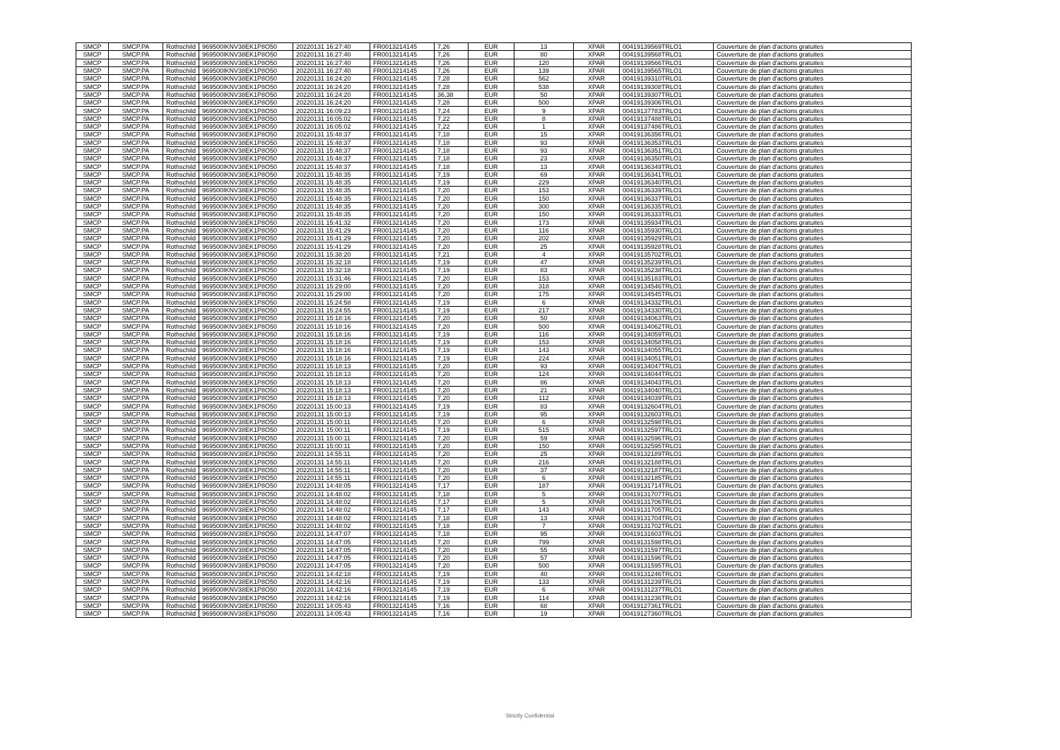| SMCP | SMCP.PA | Rothschild | 969500IKNV38EK1P8O50 | 20220131 16:27:40 | FR0013214145 | 7,26 | EUR | 13 | XPAR | 00419139569TRLO1 | Couverture de plan d'actions gratuites |
| SMCP | SMCP.PA | Rothschild | 969500IKNV38EK1P8O50 | 20220131 16:27:40 | FR0013214145 | 7,26 | EUR | 80 | XPAR | 00419139568TRLO1 | Couverture de plan d'actions gratuites |
| SMCP | SMCP.PA | Rothschild | 969500IKNV38EK1P8O50 | 20220131 16:27:40 | FR0013214145 | 7,26 | EUR | 120 | XPAR | 00419139566TRLO1 | Couverture de plan d'actions gratuites |
| SMCP | SMCP.PA | Rothschild | 969500IKNV38EK1P8O50 | 20220131 16:27:40 | FR0013214145 | 7,26 | EUR | 139 | XPAR | 00419139565TRLO1 | Couverture de plan d'actions gratuites |
| SMCP | SMCP.PA | Rothschild | 969500IKNV38EK1P8O50 | 20220131 16:24:20 | FR0013214145 | 7,28 | EUR | 562 | XPAR | 00419139310TRLO1 | Couverture de plan d'actions gratuites |
| SMCP | SMCP.PA | Rothschild | 969500IKNV38EK1P8O50 | 20220131 16:24:20 | FR0013214145 | 7,28 | EUR | 538 | XPAR | 00419139308TRLO1 | Couverture de plan d'actions gratuites |
| SMCP | SMCP.PA | Rothschild | 969500IKNV38EK1P8O50 | 20220131 16:24:20 | FR0013214145 | 36,38 | EUR | 50 | XPAR | 00419139307TRLO1 | Couverture de plan d'actions gratuites |
| SMCP | SMCP.PA | Rothschild | 969500IKNV38EK1P8O50 | 20220131 16:24:20 | FR0013214145 | 7,28 | EUR | 500 | XPAR | 00419139306TRLO1 | Couverture de plan d'actions gratuites |
| SMCP | SMCP.PA | Rothschild | 969500IKNV38EK1P8O50 | 20220131 16:09:23 | FR0013214145 | 7,24 | EUR | 9 | XPAR | 00419137783TRLO1 | Couverture de plan d'actions gratuites |
| SMCP | SMCP.PA | Rothschild | 969500IKNV38EK1P8O50 | 20220131 16:05:02 | FR0013214145 | 7,22 | EUR | 8 | XPAR | 00419137488TRLO1 | Couverture de plan d'actions gratuites |
| SMCP | SMCP.PA | Rothschild | 969500IKNV38EK1P8O50 | 20220131 16:05:02 | FR0013214145 | 7,22 | EUR | 1 | XPAR | 00419137486TRLO1 | Couverture de plan d'actions gratuites |
| SMCP | SMCP.PA | Rothschild | 969500IKNV38EK1P8O50 | 20220131 15:48:37 | FR0013214145 | 7,18 | EUR | 15 | XPAR | 00419136356TRLO1 | Couverture de plan d'actions gratuites |
| SMCP | SMCP.PA | Rothschild | 969500IKNV38EK1P8O50 | 20220131 15:48:37 | FR0013214145 | 7,18 | EUR | 93 | XPAR | 00419136353TRLO1 | Couverture de plan d'actions gratuites |
| SMCP | SMCP.PA | Rothschild | 969500IKNV38EK1P8O50 | 20220131 15:48:37 | FR0013214145 | 7,18 | EUR | 93 | XPAR | 00419136351TRLO1 | Couverture de plan d'actions gratuites |
| SMCP | SMCP.PA | Rothschild | 969500IKNV38EK1P8O50 | 20220131 15:48:37 | FR0013214145 | 7,18 | EUR | 23 | XPAR | 00419136350TRLO1 | Couverture de plan d'actions gratuites |
| SMCP | SMCP.PA | Rothschild | 969500IKNV38EK1P8O50 | 20220131 15:48:37 | FR0013214145 | 7,18 | EUR | 13 | XPAR | 00419136349TRLO1 | Couverture de plan d'actions gratuites |
| SMCP | SMCP.PA | Rothschild | 969500IKNV38EK1P8O50 | 20220131 15:48:35 | FR0013214145 | 7,19 | EUR | 69 | XPAR | 00419136341TRLO1 | Couverture de plan d'actions gratuites |
| SMCP | SMCP.PA | Rothschild | 969500IKNV38EK1P8O50 | 20220131 15:48:35 | FR0013214145 | 7,19 | EUR | 229 | XPAR | 00419136340TRLO1 | Couverture de plan d'actions gratuites |
| SMCP | SMCP.PA | Rothschild | 969500IKNV38EK1P8O50 | 20220131 15:48:35 | FR0013214145 | 7,20 | EUR | 153 | XPAR | 00419136339TRLO1 | Couverture de plan d'actions gratuites |
| SMCP | SMCP.PA | Rothschild | 969500IKNV38EK1P8O50 | 20220131 15:48:35 | FR0013214145 | 7,20 | EUR | 150 | XPAR | 00419136337TRLO1 | Couverture de plan d'actions gratuites |
| SMCP | SMCP.PA | Rothschild | 969500IKNV38EK1P8O50 | 20220131 15:48:35 | FR0013214145 | 7,20 | EUR | 300 | XPAR | 00419136335TRLO1 | Couverture de plan d'actions gratuites |
| SMCP | SMCP.PA | Rothschild | 969500IKNV38EK1P8O50 | 20220131 15:48:35 | FR0013214145 | 7,20 | EUR | 150 | XPAR | 00419136333TRLO1 | Couverture de plan d'actions gratuites |
| SMCP | SMCP.PA | Rothschild | 969500IKNV38EK1P8O50 | 20220131 15:41:32 | FR0013214145 | 7,20 | EUR | 173 | XPAR | 00419135934TRLO1 | Couverture de plan d'actions gratuites |
| SMCP | SMCP.PA | Rothschild | 969500IKNV38EK1P8O50 | 20220131 15:41:29 | FR0013214145 | 7,20 | EUR | 116 | XPAR | 00419135930TRLO1 | Couverture de plan d'actions gratuites |
| SMCP | SMCP.PA | Rothschild | 969500IKNV38EK1P8O50 | 20220131 15:41:29 | FR0013214145 | 7,20 | EUR | 202 | XPAR | 00419135929TRLO1 | Couverture de plan d'actions gratuites |
| SMCP | SMCP.PA | Rothschild | 969500IKNV38EK1P8O50 | 20220131 15:41:29 | FR0013214145 | 7,20 | EUR | 25 | XPAR | 00419135928TRLO1 | Couverture de plan d'actions gratuites |
| SMCP | SMCP.PA | Rothschild | 969500IKNV38EK1P8O50 | 20220131 15:38:20 | FR0013214145 | 7,21 | EUR | 4 | XPAR | 00419135702TRLO1 | Couverture de plan d'actions gratuites |
| SMCP | SMCP.PA | Rothschild | 969500IKNV38EK1P8O50 | 20220131 15:32:18 | FR0013214145 | 7,19 | EUR | 47 | XPAR | 00419135239TRLO1 | Couverture de plan d'actions gratuites |
| SMCP | SMCP.PA | Rothschild | 969500IKNV38EK1P8O50 | 20220131 15:32:18 | FR0013214145 | 7,19 | EUR | 83 | XPAR | 00419135238TRLO1 | Couverture de plan d'actions gratuites |
| SMCP | SMCP.PA | Rothschild | 969500IKNV38EK1P8O50 | 20220131 15:31:46 | FR0013214145 | 7,20 | EUR | 153 | XPAR | 00419135183TRLO1 | Couverture de plan d'actions gratuites |
| SMCP | SMCP.PA | Rothschild | 969500IKNV38EK1P8O50 | 20220131 15:29:00 | FR0013214145 | 7,20 | EUR | 318 | XPAR | 00419134546TRLO1 | Couverture de plan d'actions gratuites |
| SMCP | SMCP.PA | Rothschild | 969500IKNV38EK1P8O50 | 20220131 15:29:00 | FR0013214145 | 7,20 | EUR | 175 | XPAR | 00419134545TRLO1 | Couverture de plan d'actions gratuites |
| SMCP | SMCP.PA | Rothschild | 969500IKNV38EK1P8O50 | 20220131 15:24:58 | FR0013214145 | 7,19 | EUR | 6 | XPAR | 00419134332TRLO1 | Couverture de plan d'actions gratuites |
| SMCP | SMCP.PA | Rothschild | 969500IKNV38EK1P8O50 | 20220131 15:24:55 | FR0013214145 | 7,19 | EUR | 217 | XPAR | 00419134330TRLO1 | Couverture de plan d'actions gratuites |
| SMCP | SMCP.PA | Rothschild | 969500IKNV38EK1P8O50 | 20220131 15:18:16 | FR0013214145 | 7,20 | EUR | 50 | XPAR | 00419134063TRLO1 | Couverture de plan d'actions gratuites |
| SMCP | SMCP.PA | Rothschild | 969500IKNV38EK1P8O50 | 20220131 15:18:16 | FR0013214145 | 7,20 | EUR | 500 | XPAR | 00419134062TRLO1 | Couverture de plan d'actions gratuites |
| SMCP | SMCP.PA | Rothschild | 969500IKNV38EK1P8O50 | 20220131 15:18:16 | FR0013214145 | 7,19 | EUR | 116 | XPAR | 00419134059TRLO1 | Couverture de plan d'actions gratuites |
| SMCP | SMCP.PA | Rothschild | 969500IKNV38EK1P8O50 | 20220131 15:18:16 | FR0013214145 | 7,19 | EUR | 153 | XPAR | 00419134058TRLO1 | Couverture de plan d'actions gratuites |
| SMCP | SMCP.PA | Rothschild | 969500IKNV38EK1P8O50 | 20220131 15:18:16 | FR0013214145 | 7,19 | EUR | 143 | XPAR | 00419134055TRLO1 | Couverture de plan d'actions gratuites |
| SMCP | SMCP.PA | Rothschild | 969500IKNV38EK1P8O50 | 20220131 15:18:16 | FR0013214145 | 7,19 | EUR | 224 | XPAR | 00419134051TRLO1 | Couverture de plan d'actions gratuites |
| SMCP | SMCP.PA | Rothschild | 969500IKNV38EK1P8O50 | 20220131 15:18:13 | FR0013214145 | 7,20 | EUR | 93 | XPAR | 00419134047TRLO1 | Couverture de plan d'actions gratuites |
| SMCP | SMCP.PA | Rothschild | 969500IKNV38EK1P8O50 | 20220131 15:18:13 | FR0013214145 | 7,20 | EUR | 124 | XPAR | 00419134044TRLO1 | Couverture de plan d'actions gratuites |
| SMCP | SMCP.PA | Rothschild | 969500IKNV38EK1P8O50 | 20220131 15:18:13 | FR0013214145 | 7,20 | EUR | 86 | XPAR | 00419134043TRLO1 | Couverture de plan d'actions gratuites |
| SMCP | SMCP.PA | Rothschild | 969500IKNV38EK1P8O50 | 20220131 15:18:13 | FR0013214145 | 7,20 | EUR | 21 | XPAR | 00419134040TRLO1 | Couverture de plan d'actions gratuites |
| SMCP | SMCP.PA | Rothschild | 969500IKNV38EK1P8O50 | 20220131 15:18:13 | FR0013214145 | 7,20 | EUR | 112 | XPAR | 00419134039TRLO1 | Couverture de plan d'actions gratuites |
| SMCP | SMCP.PA | Rothschild | 969500IKNV38EK1P8O50 | 20220131 15:00:13 | FR0013214145 | 7,19 | EUR | 83 | XPAR | 00419132604TRLO1 | Couverture de plan d'actions gratuites |
| SMCP | SMCP.PA | Rothschild | 969500IKNV38EK1P8O50 | 20220131 15:00:13 | FR0013214145 | 7,19 | EUR | 95 | XPAR | 00419132603TRLO1 | Couverture de plan d'actions gratuites |
| SMCP | SMCP.PA | Rothschild | 969500IKNV38EK1P8O50 | 20220131 15:00:11 | FR0013214145 | 7,20 | EUR | 6 | XPAR | 00419132598TRLO1 | Couverture de plan d'actions gratuites |
| SMCP | SMCP.PA | Rothschild | 969500IKNV38EK1P8O50 | 20220131 15:00:11 | FR0013214145 | 7,19 | EUR | 515 | XPAR | 00419132597TRLO1 | Couverture de plan d'actions gratuites |
| SMCP | SMCP.PA | Rothschild | 969500IKNV38EK1P8O50 | 20220131 15:00:11 | FR0013214145 | 7,20 | EUR | 59 | XPAR | 00419132596TRLO1 | Couverture de plan d'actions gratuites |
| SMCP | SMCP.PA | Rothschild | 969500IKNV38EK1P8O50 | 20220131 15:00:11 | FR0013214145 | 7,20 | EUR | 150 | XPAR | 00419132595TRLO1 | Couverture de plan d'actions gratuites |
| SMCP | SMCP.PA | Rothschild | 969500IKNV38EK1P8O50 | 20220131 14:55:11 | FR0013214145 | 7,20 | EUR | 25 | XPAR | 00419132189TRLO1 | Couverture de plan d'actions gratuites |
| SMCP | SMCP.PA | Rothschild | 969500IKNV38EK1P8O50 | 20220131 14:55:11 | FR0013214145 | 7,20 | EUR | 216 | XPAR | 00419132188TRLO1 | Couverture de plan d'actions gratuites |
| SMCP | SMCP.PA | Rothschild | 969500IKNV38EK1P8O50 | 20220131 14:55:11 | FR0013214145 | 7,20 | EUR | 37 | XPAR | 00419132187TRLO1 | Couverture de plan d'actions gratuites |
| SMCP | SMCP.PA | Rothschild | 969500IKNV38EK1P8O50 | 20220131 14:55:11 | FR0013214145 | 7,20 | EUR | 6 | XPAR | 00419132185TRLO1 | Couverture de plan d'actions gratuites |
| SMCP | SMCP.PA | Rothschild | 969500IKNV38EK1P8O50 | 20220131 14:48:05 | FR0013214145 | 7,17 | EUR | 187 | XPAR | 00419131714TRLO1 | Couverture de plan d'actions gratuites |
| SMCP | SMCP.PA | Rothschild | 969500IKNV38EK1P8O50 | 20220131 14:48:02 | FR0013214145 | 7,18 | EUR | 5 | XPAR | 00419131707TRLO1 | Couverture de plan d'actions gratuites |
| SMCP | SMCP.PA | Rothschild | 969500IKNV38EK1P8O50 | 20220131 14:48:02 | FR0013214145 | 7,17 | EUR | 5 | XPAR | 00419131706TRLO1 | Couverture de plan d'actions gratuites |
| SMCP | SMCP.PA | Rothschild | 969500IKNV38EK1P8O50 | 20220131 14:48:02 | FR0013214145 | 7,17 | EUR | 143 | XPAR | 00419131705TRLO1 | Couverture de plan d'actions gratuites |
| SMCP | SMCP.PA | Rothschild | 969500IKNV38EK1P8O50 | 20220131 14:48:02 | FR0013214145 | 7,18 | EUR | 13 | XPAR | 00419131704TRLO1 | Couverture de plan d'actions gratuites |
| SMCP | SMCP.PA | Rothschild | 969500IKNV38EK1P8O50 | 20220131 14:48:02 | FR0013214145 | 7,18 | EUR | 7 | XPAR | 00419131702TRLO1 | Couverture de plan d'actions gratuites |
| SMCP | SMCP.PA | Rothschild | 969500IKNV38EK1P8O50 | 20220131 14:47:07 | FR0013214145 | 7,18 | EUR | 95 | XPAR | 00419131603TRLO1 | Couverture de plan d'actions gratuites |
| SMCP | SMCP.PA | Rothschild | 969500IKNV38EK1P8O50 | 20220131 14:47:05 | FR0013214145 | 7,20 | EUR | 799 | XPAR | 00419131598TRLO1 | Couverture de plan d'actions gratuites |
| SMCP | SMCP.PA | Rothschild | 969500IKNV38EK1P8O50 | 20220131 14:47:05 | FR0013214145 | 7,20 | EUR | 55 | XPAR | 00419131597TRLO1 | Couverture de plan d'actions gratuites |
| SMCP | SMCP.PA | Rothschild | 969500IKNV38EK1P8O50 | 20220131 14:47:05 | FR0013214145 | 7,20 | EUR | 57 | XPAR | 00419131596TRLO1 | Couverture de plan d'actions gratuites |
| SMCP | SMCP.PA | Rothschild | 969500IKNV38EK1P8O50 | 20220131 14:47:05 | FR0013214145 | 7,20 | EUR | 500 | XPAR | 00419131595TRLO1 | Couverture de plan d'actions gratuites |
| SMCP | SMCP.PA | Rothschild | 969500IKNV38EK1P8O50 | 20220131 14:42:18 | FR0013214145 | 7,19 | EUR | 40 | XPAR | 00419131246TRLO1 | Couverture de plan d'actions gratuites |
| SMCP | SMCP.PA | Rothschild | 969500IKNV38EK1P8O50 | 20220131 14:42:16 | FR0013214145 | 7,19 | EUR | 133 | XPAR | 00419131239TRLO1 | Couverture de plan d'actions gratuites |
| SMCP | SMCP.PA | Rothschild | 969500IKNV38EK1P8O50 | 20220131 14:42:16 | FR0013214145 | 7,19 | EUR | 6 | XPAR | 00419131237TRLO1 | Couverture de plan d'actions gratuites |
| SMCP | SMCP.PA | Rothschild | 969500IKNV38EK1P8O50 | 20220131 14:42:16 | FR0013214145 | 7,19 | EUR | 114 | XPAR | 00419131236TRLO1 | Couverture de plan d'actions gratuites |
| SMCP | SMCP.PA | Rothschild | 969500IKNV38EK1P8O50 | 20220131 14:05:43 | FR0013214145 | 7,16 | EUR | 68 | XPAR | 00419127361TRLO1 | Couverture de plan d'actions gratuites |
| SMCP | SMCP.PA | Rothschild | 969500IKNV38EK1P8O50 | 20220131 14:05:43 | FR0013214145 | 7,16 | EUR | 19 | XPAR | 00419127360TRLO1 | Couverture de plan d'actions gratuites |
Strictly Confidential